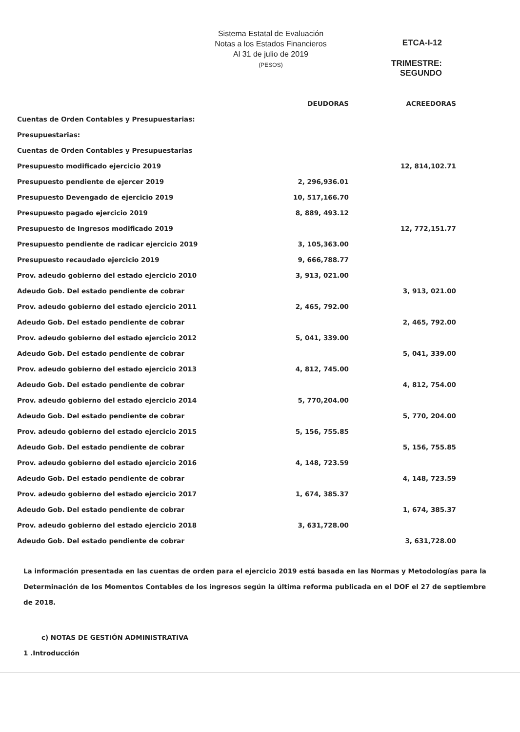Sistema Estatal de Evaluación
Notas a los Estados Financieros
Al 31 de julio de 2019
(PESOS)
ETCA-I-12
TRIMESTRE: SEGUNDO
| | DEUDORAS | ACREEDORAS |
| --- | --- | --- |
| Cuentas de Orden Contables y Presupuestarias: | | |
| Presupuestarias: | | |
| Cuentas de Orden Contables y Presupuestarias | | |
| Presupuesto modificado ejercicio 2019 | | 12, 814,102.71 |
| Presupuesto pendiente de ejercer 2019 | 2, 296,936.01 | |
| Presupuesto Devengado de ejercicio 2019 | 10, 517,166.70 | |
| Presupuesto pagado ejercicio 2019 | 8, 889, 493.12 | |
| Presupuesto de Ingresos modificado 2019 | | 12, 772,151.77 |
| Presupuesto pendiente de radicar ejercicio 2019 | 3, 105,363.00 | |
| Presupuesto recaudado ejercicio 2019 | 9, 666,788.77 | |
| Prov. adeudo gobierno del estado ejercicio 2010 | 3, 913, 021.00 | |
| Adeudo Gob. Del estado pendiente de cobrar | | 3, 913, 021.00 |
| Prov. adeudo gobierno del estado ejercicio 2011 | 2, 465, 792.00 | |
| Adeudo Gob. Del estado pendiente de cobrar | | 2, 465, 792.00 |
| Prov. adeudo gobierno del estado ejercicio 2012 | 5, 041, 339.00 | |
| Adeudo Gob. Del estado pendiente de cobrar | | 5, 041, 339.00 |
| Prov. adeudo gobierno del estado ejercicio 2013 | 4, 812, 745.00 | |
| Adeudo Gob. Del estado pendiente de cobrar | | 4, 812, 754.00 |
| Prov. adeudo gobierno del estado ejercicio 2014 | 5, 770,204.00 | |
| Adeudo Gob. Del estado pendiente de cobrar | | 5, 770, 204.00 |
| Prov. adeudo gobierno del estado ejercicio 2015 | 5, 156, 755.85 | |
| Adeudo Gob. Del estado pendiente de cobrar | | 5, 156, 755.85 |
| Prov. adeudo gobierno del estado ejercicio 2016 | 4, 148, 723.59 | |
| Adeudo Gob. Del estado pendiente de cobrar | | 4, 148, 723.59 |
| Prov. adeudo gobierno del estado ejercicio 2017 | 1, 674, 385.37 | |
| Adeudo Gob. Del estado pendiente de cobrar | | 1, 674, 385.37 |
| Prov. adeudo gobierno del estado ejercicio 2018 | 3, 631,728.00 | |
| Adeudo Gob. Del estado pendiente de cobrar | | 3, 631,728.00 |
La información presentada en las cuentas de orden para el ejercicio 2019 está basada en las Normas y Metodologías para la Determinación de los Momentos Contables de los ingresos según la última reforma publicada en el DOF el 27 de septiembre de 2018.
c) NOTAS DE GESTIÓN ADMINISTRATIVA
1 .Introducción